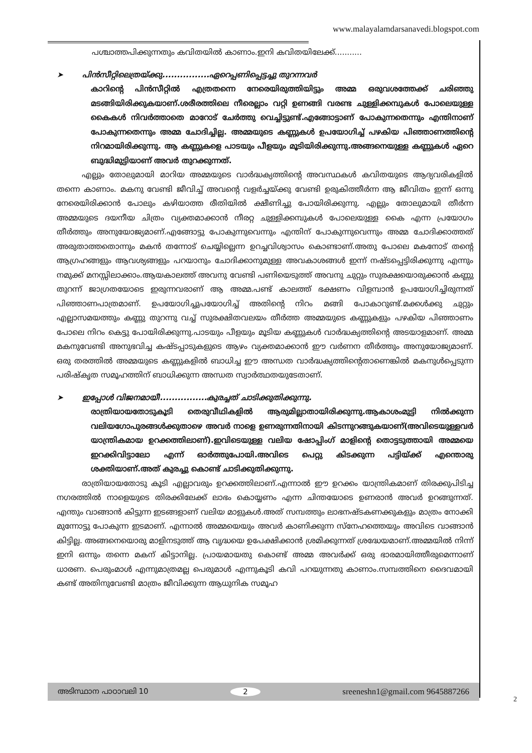www.malayalamdarsanavedi.blogspot.com
പശ്ചാത്തപിക്കുന്നതും കവിതയിൽ കാണാം.ഇനി കവിതയിലേക്ക്...........
➤ പിൻസീറ്റിലെത്രയ്ക്കു................ഏറെപ്പണിപ്പെട്ടച്ചു തുറന്നവർ
കാറിന്റെ പിൻസീറ്റിൽ എത്രതന്നെ നേരെയിരുത്തിയിട്ടും അമ്മ ഒരുവശത്തേക്ക് ചരിഞ്ഞു മടങ്ങിയിരിക്കുകയാണ്.ശരീരത്തിലെ നീരെല്ലാം വറ്റി ഉണങ്ങി വരണ്ട ചുള്ളിക്കമ്പുകൾ പോലെയുള്ള കൈകൾ നിവർത്താതെ മാറോട് ചേർത്തു വെച്ചിട്ടുണ്ട്.എങ്ങോട്ടാണ് പോകുന്നതെന്നും എന്തിനാണ് പോകുന്നതെന്നും അമ്മ ചോദിച്ചില്ല. അമ്മയുടെ കണ്ണുകൾ ഉപയോഗിച്ച് പഴകിയ പിഞ്ഞാണത്തിന്റെ നിറമായിരിക്കുന്നു. ആ കണ്ണുകളെ പാടയും പീളയും മൂടിയിരിക്കുന്നു.അങ്ങനെയുള്ള കണ്ണുകൾ ഏറെ ബുദ്ധിമുട്ടിയാണ് അവർ തുറക്കുന്നത്.
എല്ലും തോലുമായി മാറിയ അമ്മയുടെ വാർദ്ധക്യത്തിന്റെ അവസ്ഥകൾ കവിതയുടെ ആദ്യവരികളിൽ തന്നെ കാണാം. മകനു വേണ്ടി ജീവിച്ച് അവന്റെ വളർച്ചയ്ക്കു വേണ്ടി ഉരുകിത്തീർന്ന ആ ജീവിതം ഇന്ന് ഒന്നു നേരെയിരിക്കാൻ പോലും കഴിയാത്ത രീതിയിൽ ക്ഷീണിച്ചു പോയിരിക്കുന്നു. എല്ലും തോലുമായി തീർന്ന അമ്മയുടെ ദയനീയ ചിത്രം വ്യക്തമാക്കാൻ നീരറ്റ ചുള്ളിക്കമ്പുകൾ പോലെയുള്ള കൈ എന്ന പ്രയോഗം തീർത്തും അനുയോജ്യമാണ്.എങ്ങോട്ടു പോകുന്നുവെന്നും എന്തിന് പോകുന്നുവെന്നും അമ്മ ചോദിക്കാത്തത് അരുതാത്തതൊന്നും മകൻ തന്നോട് ചെയ്യില്ലെന്ന ഉറച്ചവിശ്വാസം കൊണ്ടാണ്.അതു പോലെ മകനോട് തന്റെ ആഗ്രഹങ്ങളും ആവശ്യങ്ങളും പറയാനും ചോദിക്കാനുമുള്ള അവകാശങ്ങൾ ഇന്ന് നഷ്ടപ്പെട്ടിരിക്കുന്നു എന്നും നമുക്ക് മനസ്സിലാക്കാം.ആയകാലത്ത് അവനു വേണ്ടി പണിയെടുത്ത് അവനു ചുറ്റും സുരക്ഷയൊരുക്കാൻ കണ്ണു തുറന്ന് ജാഗ്രതയോടെ ഇരുന്നവരാണ് ആ അമ്മ.പണ്ട് കാലത്ത് ഭക്ഷണം വിളമ്പാൻ ഉപയോഗിച്ചിരുന്നത് പിഞ്ഞാണപാത്രമാണ്. ഉപയോഗിച്ചുപയോഗിച്ച് അതിന്റെ നിറം മങ്ങി പോകാറുണ്ട്.മക്കൾക്കു ചുറ്റും എല്ലാസമയത്തും കണ്ണു തുറന്നു വച്ച് സുരക്ഷിതവലയം തീർത്ത അമ്മയുടെ കണ്ണുകളും പഴകിയ പിഞ്ഞാണം പോലെ നിറം കെട്ടു പോയിരിക്കുന്നു.പാടയും പീളയും മൂടിയ കണ്ണുകൾ വാർദ്ധക്യത്തിന്റെ അടയാളമാണ്. അമ്മ മകനുവേണ്ടി അനുഭവിച്ച കഷ്ടപ്പാടുകളുടെ ആഴം വ്യക്തമാക്കാൻ ഈ വർണന തീർത്തും അനുയോജ്യമാണ്. ഒരു തരത്തിൽ അമ്മയുടെ കണ്ണുകളിൽ ബാധിച്ച ഈ അന്ധത വാർദ്ധക്യത്തിന്റെതാണെങ്കിൽ മകനുൾപ്പെടുന്ന പരിഷ്കൃത സമൂഹത്തിന് ബാധിക്കുന്ന അന്ധത സ്വാർത്ഥതയുടേതാണ്.
➤ ഇപ്പോൾ വിജനമായീ................കുരച്ചത് ചാടിക്കുതിക്കുന്നു.
രാത്രിയായതോടുകൂടി തെരുവീഥികളിൽ ആരുമില്ലാതായിരിക്കുന്നു.ആകാശംമുട്ടി നിൽക്കുന്ന വലിയഗോപുരങ്ങൾക്കുതാഴെ അവർ നാളെ ഉണരുന്നതിനായി കിടന്നുറങ്ങുകയാണ്(അവിടെയുള്ളവർ യാന്ത്രികമായ ഉറക്കത്തിലാണ്).ഇവിടെയുള്ള വലിയ ഷോപ്പിംഗ് മാളിന്റെ തൊട്ടടുത്തായി അമ്മയെ ഇറക്കിവിട്ടാലോ എന്ന് ഓർത്തുപോയി.അവിടെ പെറ്റു കിടക്കുന്ന പട്ടിയ്ക്ക് എന്തൊരു ശക്തിയാണ്.അത് കുരച്ചു കൊണ്ട് ചാടിക്കുതിക്കുന്നു.
രാത്രിയായതോടു കൂടി എല്ലാവരും ഉറക്കത്തിലാണ്.എന്നാൽ ഈ ഉറക്കം യാന്ത്രികമാണ് തിരക്കുപിടിച്ച നഗരത്തിൽ നാളെയുടെ തിരക്കിലേക്ക് ലാഭം കൊയ്യണം എന്ന ചിന്തയോടെ ഉണരാൻ അവർ ഉറങ്ങുന്നത്. എന്തും വാങ്ങാൻ കിട്ടുന്ന ഇടങ്ങളാണ് വലിയ മാളുകൾ.അത് സമ്പത്തും ലാഭനഷ്ടകണക്കുകളും മാത്രം നോക്കി മുന്നോട്ടു പോകുന്ന ഇടമാണ്. എന്നാൽ അമ്മയെയും അവർ കാണിക്കുന്ന സ്നേഹത്തെയും അവിടെ വാങ്ങാൻ കിട്ടില്ല. അങ്ങനെയൊരു മാളിനടുത്ത് ആ വൃദ്ധയെ ഉപേക്ഷിക്കാൻ ശ്രമിക്കുന്നത് ശ്രദ്ധേയമാണ്.അമ്മയിൽ നിന്ന് ഇനി ഒന്നും തന്നെ മകന് കിട്ടാനില്ല. പ്രായമായതു കൊണ്ട് അമ്മ അവർക്ക് ഒരു ഭാരമായിത്തീരുമെന്നാണ് ധാരണ. പെരുംമാൾ എന്നുമാത്രമല്ല പെരുമാൾ എന്നുകൂടി കവി പറയുന്നതു കാണാം.സമ്പത്തിനെ ദൈവമായി കണ്ട് അതിനുവേണ്ടി മാത്രം ജീവിക്കുന്ന ആധുനിക സമൂഹ
അടിസ്ഥാന പാഠാവലി 10 2 sreeneshn1@gmail.com 9645887266
2